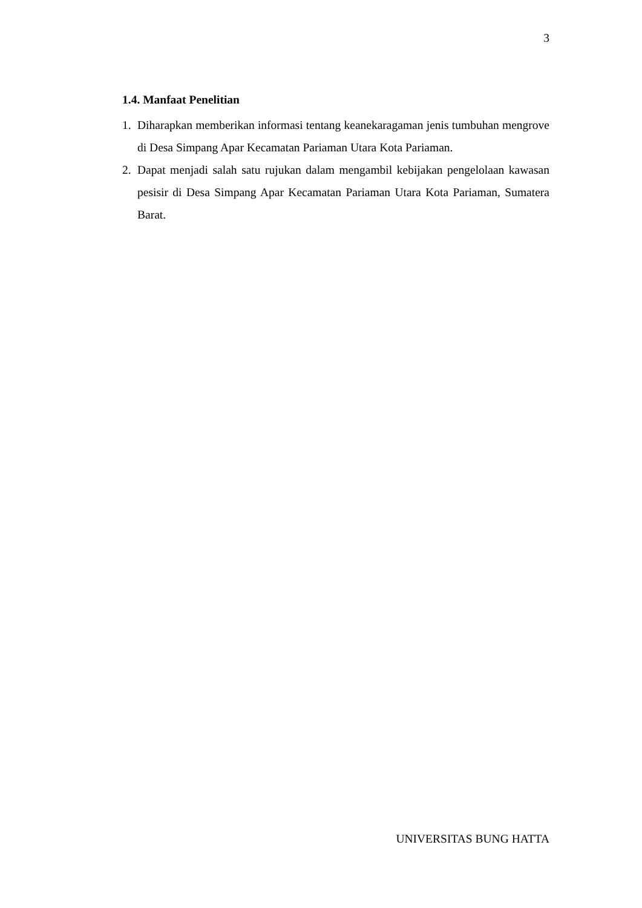3
1.4. Manfaat Penelitian
1. Diharapkan memberikan informasi tentang keanekaragaman jenis tumbuhan mengrove di Desa Simpang Apar Kecamatan Pariaman Utara Kota Pariaman.
2. Dapat menjadi salah satu rujukan dalam mengambil kebijakan pengelolaan kawasan pesisir di Desa Simpang Apar Kecamatan Pariaman Utara Kota Pariaman, Sumatera Barat.
UNIVERSITAS BUNG HATTA